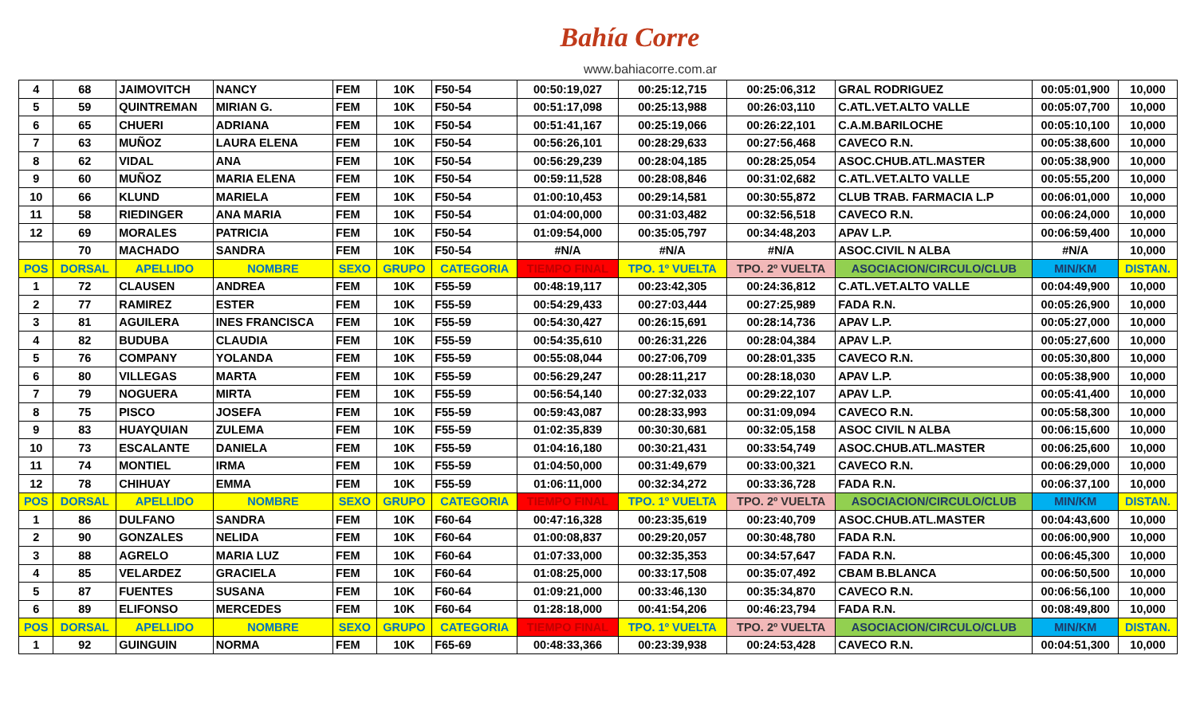Bahía Corre
www.bahiacorre.com.ar
| 4 | 68 | JAIMOVITCH | NANCY | FEM | 10K | F50-54 | 00:50:19,027 | 00:25:12,715 | 00:25:06,312 | GRAL RODRIGUEZ | 00:05:01,900 | 10,000 |
| 5 | 59 | QUINTREMAN | MIRIAN G. | FEM | 10K | F50-54 | 00:51:17,098 | 00:25:13,988 | 00:26:03,110 | C.ATL.VET.ALTO VALLE | 00:05:07,700 | 10,000 |
| 6 | 65 | CHUERI | ADRIANA | FEM | 10K | F50-54 | 00:51:41,167 | 00:25:19,066 | 00:26:22,101 | C.A.M.BARILOCHE | 00:05:10,100 | 10,000 |
| 7 | 63 | MUÑOZ | LAURA ELENA | FEM | 10K | F50-54 | 00:56:26,101 | 00:28:29,633 | 00:27:56,468 | CAVECO R.N. | 00:05:38,600 | 10,000 |
| 8 | 62 | VIDAL | ANA | FEM | 10K | F50-54 | 00:56:29,239 | 00:28:04,185 | 00:28:25,054 | ASOC.CHUB.ATL.MASTER | 00:05:38,900 | 10,000 |
| 9 | 60 | MUÑOZ | MARIA ELENA | FEM | 10K | F50-54 | 00:59:11,528 | 00:28:08,846 | 00:31:02,682 | C.ATL.VET.ALTO VALLE | 00:05:55,200 | 10,000 |
| 10 | 66 | KLUND | MARIELA | FEM | 10K | F50-54 | 01:00:10,453 | 00:29:14,581 | 00:30:55,872 | CLUB TRAB. FARMACIA L.P | 00:06:01,000 | 10,000 |
| 11 | 58 | RIEDINGER | ANA MARIA | FEM | 10K | F50-54 | 01:04:00,000 | 00:31:03,482 | 00:32:56,518 | CAVECO R.N. | 00:06:24,000 | 10,000 |
| 12 | 69 | MORALES | PATRICIA | FEM | 10K | F50-54 | 01:09:54,000 | 00:35:05,797 | 00:34:48,203 | APAV L.P. | 00:06:59,400 | 10,000 |
| | 70 | MACHADO | SANDRA | FEM | 10K | F50-54 | #N/A | #N/A | #N/A | ASOC.CIVIL N ALBA | #N/A | 10,000 |
| POS | DORSAL | APELLIDO | NOMBRE | SEXO | GRUPO | CATEGORIA | TIEMPO FINAL | TPO. 1º VUELTA | TPO. 2º VUELTA | ASOCIACION/CIRCULO/CLUB | MIN/KM | DISTAN. |
| 1 | 72 | CLAUSEN | ANDREA | FEM | 10K | F55-59 | 00:48:19,117 | 00:23:42,305 | 00:24:36,812 | C.ATL.VET.ALTO VALLE | 00:04:49,900 | 10,000 |
| 2 | 77 | RAMIREZ | ESTER | FEM | 10K | F55-59 | 00:54:29,433 | 00:27:03,444 | 00:27:25,989 | FADA R.N. | 00:05:26,900 | 10,000 |
| 3 | 81 | AGUILERA | INES FRANCISCA | FEM | 10K | F55-59 | 00:54:30,427 | 00:26:15,691 | 00:28:14,736 | APAV L.P. | 00:05:27,000 | 10,000 |
| 4 | 82 | BUDUBA | CLAUDIA | FEM | 10K | F55-59 | 00:54:35,610 | 00:26:31,226 | 00:28:04,384 | APAV L.P. | 00:05:27,600 | 10,000 |
| 5 | 76 | COMPANY | YOLANDA | FEM | 10K | F55-59 | 00:55:08,044 | 00:27:06,709 | 00:28:01,335 | CAVECO R.N. | 00:05:30,800 | 10,000 |
| 6 | 80 | VILLEGAS | MARTA | FEM | 10K | F55-59 | 00:56:29,247 | 00:28:11,217 | 00:28:18,030 | APAV L.P. | 00:05:38,900 | 10,000 |
| 7 | 79 | NOGUERA | MIRTA | FEM | 10K | F55-59 | 00:56:54,140 | 00:27:32,033 | 00:29:22,107 | APAV L.P. | 00:05:41,400 | 10,000 |
| 8 | 75 | PISCO | JOSEFA | FEM | 10K | F55-59 | 00:59:43,087 | 00:28:33,993 | 00:31:09,094 | CAVECO R.N. | 00:05:58,300 | 10,000 |
| 9 | 83 | HUAYQUIAN | ZULEMA | FEM | 10K | F55-59 | 01:02:35,839 | 00:30:30,681 | 00:32:05,158 | ASOC CIVIL N ALBA | 00:06:15,600 | 10,000 |
| 10 | 73 | ESCALANTE | DANIELA | FEM | 10K | F55-59 | 01:04:16,180 | 00:30:21,431 | 00:33:54,749 | ASOC.CHUB.ATL.MASTER | 00:06:25,600 | 10,000 |
| 11 | 74 | MONTIEL | IRMA | FEM | 10K | F55-59 | 01:04:50,000 | 00:31:49,679 | 00:33:00,321 | CAVECO R.N. | 00:06:29,000 | 10,000 |
| 12 | 78 | CHIHUAY | EMMA | FEM | 10K | F55-59 | 01:06:11,000 | 00:32:34,272 | 00:33:36,728 | FADA R.N. | 00:06:37,100 | 10,000 |
| POS | DORSAL | APELLIDO | NOMBRE | SEXO | GRUPO | CATEGORIA | TIEMPO FINAL | TPO. 1º VUELTA | TPO. 2º VUELTA | ASOCIACION/CIRCULO/CLUB | MIN/KM | DISTAN. |
| 1 | 86 | DULFANO | SANDRA | FEM | 10K | F60-64 | 00:47:16,328 | 00:23:35,619 | 00:23:40,709 | ASOC.CHUB.ATL.MASTER | 00:04:43,600 | 10,000 |
| 2 | 90 | GONZALES | NELIDA | FEM | 10K | F60-64 | 01:00:08,837 | 00:29:20,057 | 00:30:48,780 | FADA R.N. | 00:06:00,900 | 10,000 |
| 3 | 88 | AGRELO | MARIA LUZ | FEM | 10K | F60-64 | 01:07:33,000 | 00:32:35,353 | 00:34:57,647 | FADA R.N. | 00:06:45,300 | 10,000 |
| 4 | 85 | VELARDEZ | GRACIELA | FEM | 10K | F60-64 | 01:08:25,000 | 00:33:17,508 | 00:35:07,492 | CBAM B.BLANCA | 00:06:50,500 | 10,000 |
| 5 | 87 | FUENTES | SUSANA | FEM | 10K | F60-64 | 01:09:21,000 | 00:33:46,130 | 00:35:34,870 | CAVECO R.N. | 00:06:56,100 | 10,000 |
| 6 | 89 | ELIFONSO | MERCEDES | FEM | 10K | F60-64 | 01:28:18,000 | 00:41:54,206 | 00:46:23,794 | FADA R.N. | 00:08:49,800 | 10,000 |
| POS | DORSAL | APELLIDO | NOMBRE | SEXO | GRUPO | CATEGORIA | TIEMPO FINAL | TPO. 1º VUELTA | TPO. 2º VUELTA | ASOCIACION/CIRCULO/CLUB | MIN/KM | DISTAN. |
| 1 | 92 | GUINGUIN | NORMA | FEM | 10K | F65-69 | 00:48:33,366 | 00:23:39,938 | 00:24:53,428 | CAVECO R.N. | 00:04:51,300 | 10,000 |